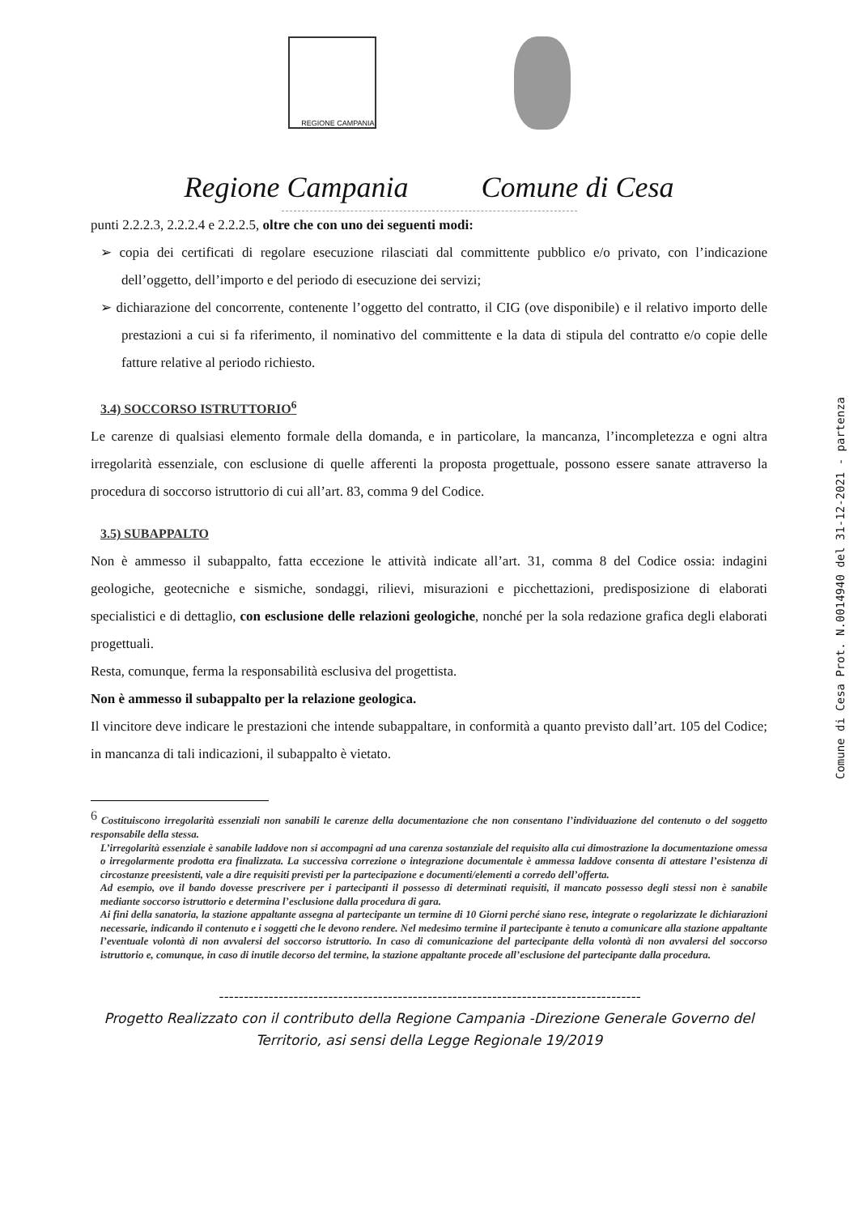REGIONE CAMPANIA
Regione Campania Comune di Cesa
punti 2.2.2.3, 2.2.2.4 e 2.2.2.5, oltre che con uno dei seguenti modi:
➢ copia dei certificati di regolare esecuzione rilasciati dal committente pubblico e/o privato, con l’indicazione dell’oggetto, dell’importo e del periodo di esecuzione dei servizi;
➢ dichiarazione del concorrente, contenente l’oggetto del contratto, il CIG (ove disponibile) e il relativo importo delle prestazioni a cui si fa riferimento, il nominativo del committente e la data di stipula del contratto e/o copie delle fatture relative al periodo richiesto.
3.4) SOCCORSO ISTRUTTORIO<sup>6</sup>
Le carenze di qualsiasi elemento formale della domanda, e in particolare, la mancanza, l’incompletezza e ogni altra irregolarità essenziale, con esclusione di quelle afferenti la proposta progettuale, possono essere sanate attraverso la procedura di soccorso istruttorio di cui all’art. 83, comma 9 del Codice.
3.5) SUBAPPALTO
Non è ammesso il subappalto, fatta eccezione le attività indicate all’art. 31, comma 8 del Codice ossia: indagini geologiche, geotecniche e sismiche, sondaggi, rilievi, misurazioni e picchettazioni, predisposizione di elaborati specialistici e di dettaglio, con esclusione delle relazioni geologiche, nonché per la sola redazione grafica degli elaborati progettuali.
Resta, comunque, ferma la responsabilità esclusiva del progettista.
Non è ammesso il subappalto per la relazione geologica.
Il vincitore deve indicare le prestazioni che intende subappaltare, in conformità a quanto previsto dall’art. 105 del Codice; in mancanza di tali indicazioni, il subappalto è vietato.
<sup>6</sup> Costituiscono irregolarità essenziali non sanabili le carenze della documentazione che non consentano l’individuazione del contenuto o del soggetto responsabile della stessa.
L’irregolarità essenziale è sanabile laddove non si accompagni ad una carenza sostanziale del requisito alla cui dimostrazione la documentazione omessa o irregolarmente prodotta era finalizzata. La successiva correzione o integrazione documentale è ammessa laddove consenta di attestare l’esistenza di circostanze preesistenti, vale a dire requisiti previsti per la partecipazione e documenti/elementi a corredo dell’offerta.
Ad esempio, ove il bando dovesse prescrivere per i partecipanti il possesso di determinati requisiti, il mancato possesso degli stessi non è sanabile mediante soccorso istruttorio e determina l’esclusione dalla procedura di gara.
Ai fini della sanatoria, la stazione appaltante assegna al partecipante un termine di 10 Giorni perché siano rese, integrate o regolarizzate le dichiarazioni necessarie, indicando il contenuto e i soggetti che le devono rendere. Nel medesimo termine il partecipante è tenuto a comunicare alla stazione appaltante l’eventuale volontà di non avvalersi del soccorso istruttorio. In caso di comunicazione del partecipante della volontà di non avvalersi del soccorso istruttorio e, comunque, in caso di inutile decorso del termine, la stazione appaltante procede all’esclusione del partecipante dalla procedura.
-------------------------------------------------------------------------------------
Progetto Realizzato con il contributo della Regione Campania -Direzione Generale Governo del
Territorio, asi sensi della Legge Regionale 19/2019
Comune di Cesa Prot. N.0014940 del 31-12-2021 - partenza